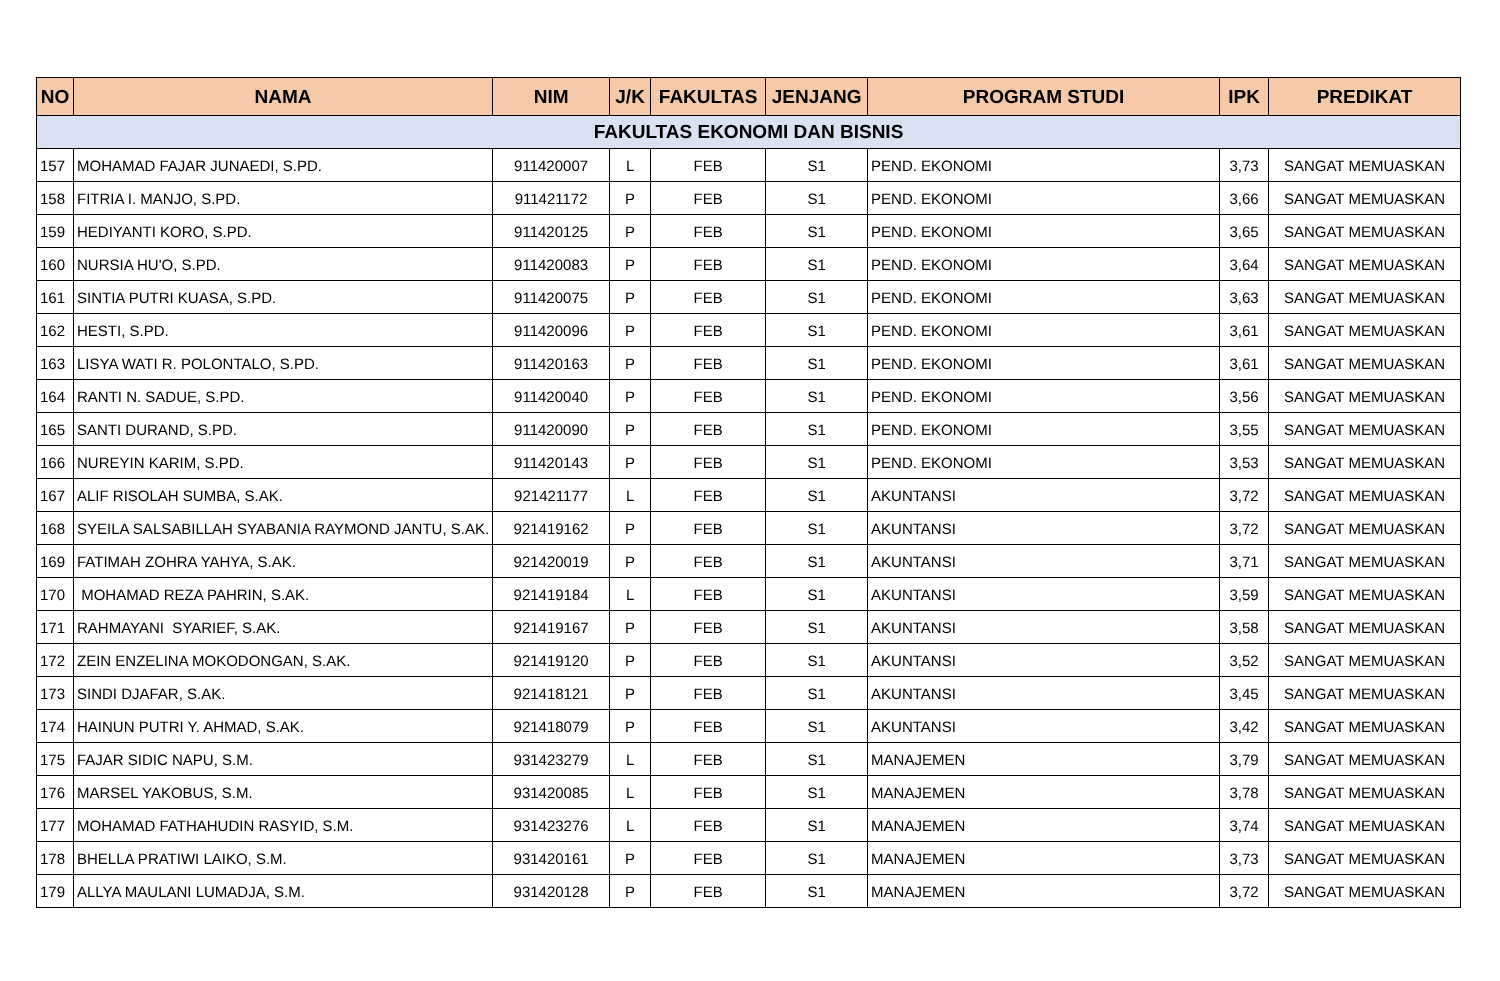| NO | NAMA | NIM | J/K | FAKULTAS | JENJANG | PROGRAM STUDI | IPK | PREDIKAT |
| --- | --- | --- | --- | --- | --- | --- | --- | --- |
| FAKULTAS EKONOMI DAN BISNIS | | | | | | | | |
| 157 | MOHAMAD FAJAR JUNAEDI, S.PD. | 911420007 | L | FEB | S1 | PEND. EKONOMI | 3,73 | SANGAT MEMUASKAN |
| 158 | FITRIA I. MANJO, S.PD. | 911421172 | P | FEB | S1 | PEND. EKONOMI | 3,66 | SANGAT MEMUASKAN |
| 159 | HEDIYANTI KORO, S.PD. | 911420125 | P | FEB | S1 | PEND. EKONOMI | 3,65 | SANGAT MEMUASKAN |
| 160 | NURSIA HU'O, S.PD. | 911420083 | P | FEB | S1 | PEND. EKONOMI | 3,64 | SANGAT MEMUASKAN |
| 161 | SINTIA PUTRI KUASA, S.PD. | 911420075 | P | FEB | S1 | PEND. EKONOMI | 3,63 | SANGAT MEMUASKAN |
| 162 | HESTI, S.PD. | 911420096 | P | FEB | S1 | PEND. EKONOMI | 3,61 | SANGAT MEMUASKAN |
| 163 | LISYA WATI R. POLONTALO, S.PD. | 911420163 | P | FEB | S1 | PEND. EKONOMI | 3,61 | SANGAT MEMUASKAN |
| 164 | RANTI N. SADUE, S.PD. | 911420040 | P | FEB | S1 | PEND. EKONOMI | 3,56 | SANGAT MEMUASKAN |
| 165 | SANTI DURAND, S.PD. | 911420090 | P | FEB | S1 | PEND. EKONOMI | 3,55 | SANGAT MEMUASKAN |
| 166 | NUREYIN KARIM, S.PD. | 911420143 | P | FEB | S1 | PEND. EKONOMI | 3,53 | SANGAT MEMUASKAN |
| 167 | ALIF RISOLAH SUMBA, S.AK. | 921421177 | L | FEB | S1 | AKUNTANSI | 3,72 | SANGAT MEMUASKAN |
| 168 | SYEILA SALSABILLAH SYABANIA RAYMOND JANTU, S.AK. | 921419162 | P | FEB | S1 | AKUNTANSI | 3,72 | SANGAT MEMUASKAN |
| 169 | FATIMAH ZOHRA YAHYA, S.AK. | 921420019 | P | FEB | S1 | AKUNTANSI | 3,71 | SANGAT MEMUASKAN |
| 170 | MOHAMAD REZA PAHRIN, S.AK. | 921419184 | L | FEB | S1 | AKUNTANSI | 3,59 | SANGAT MEMUASKAN |
| 171 | RAHMAYANI SYARIEF, S.AK. | 921419167 | P | FEB | S1 | AKUNTANSI | 3,58 | SANGAT MEMUASKAN |
| 172 | ZEIN ENZELINA MOKODONGAN, S.AK. | 921419120 | P | FEB | S1 | AKUNTANSI | 3,52 | SANGAT MEMUASKAN |
| 173 | SINDI DJAFAR, S.AK. | 921418121 | P | FEB | S1 | AKUNTANSI | 3,45 | SANGAT MEMUASKAN |
| 174 | HAINUN PUTRI Y. AHMAD, S.AK. | 921418079 | P | FEB | S1 | AKUNTANSI | 3,42 | SANGAT MEMUASKAN |
| 175 | FAJAR SIDIC NAPU, S.M. | 931423279 | L | FEB | S1 | MANAJEMEN | 3,79 | SANGAT MEMUASKAN |
| 176 | MARSEL YAKOBUS, S.M. | 931420085 | L | FEB | S1 | MANAJEMEN | 3,78 | SANGAT MEMUASKAN |
| 177 | MOHAMAD FATHAHUDIN RASYID, S.M. | 931423276 | L | FEB | S1 | MANAJEMEN | 3,74 | SANGAT MEMUASKAN |
| 178 | BHELLA PRATIWI LAIKO, S.M. | 931420161 | P | FEB | S1 | MANAJEMEN | 3,73 | SANGAT MEMUASKAN |
| 179 | ALLYA MAULANI LUMADJA, S.M. | 931420128 | P | FEB | S1 | MANAJEMEN | 3,72 | SANGAT MEMUASKAN |